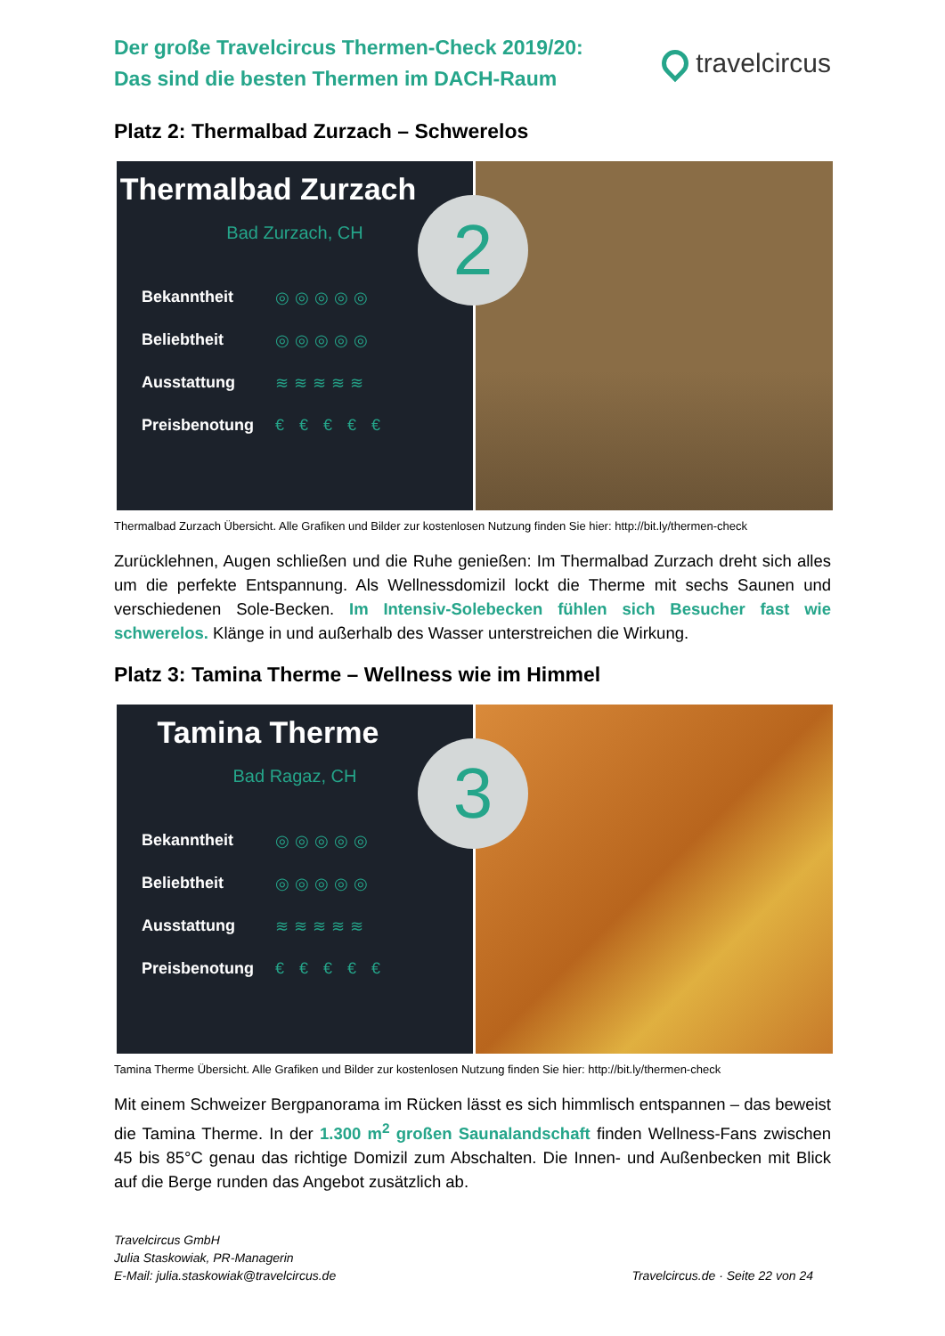Der große Travelcircus Thermen-Check 2019/20:
Das sind die besten Thermen im DACH-Raum
travelcircus
Platz 2: Thermalbad Zurzach – Schwerelos
Thermalbad Zurzach
Bad Zurzach, CH
Bekanntheit ◎◎◎◎◎
Beliebtheit ◎◎◎◎◎
Ausstattung ≋≋≋≋≋
Preisbenotung € € € € €
2
Thermalbad Zurzach Übersicht. Alle Grafiken und Bilder zur kostenlosen Nutzung finden Sie hier: http://bit.ly/thermen-check
Zurücklehnen, Augen schließen und die Ruhe genießen: Im Thermalbad Zurzach dreht sich alles um die perfekte Entspannung. Als Wellnessdomizil lockt die Therme mit sechs Saunen und verschiedenen Sole-Becken. Im Intensiv-Solebecken fühlen sich Besucher fast wie schwerelos. Klänge in und außerhalb des Wasser unterstreichen die Wirkung.
Platz 3: Tamina Therme – Wellness wie im Himmel
Tamina Therme
Bad Ragaz, CH
Bekanntheit ◎◎◎◎◎
Beliebtheit ◎◎◎◎◎
Ausstattung ≋≋≋≋≋
Preisbenotung € € € € €
3
Tamina Therme Übersicht. Alle Grafiken und Bilder zur kostenlosen Nutzung finden Sie hier: http://bit.ly/thermen-check
Mit einem Schweizer Bergpanorama im Rücken lässt es sich himmlisch entspannen – das beweist die Tamina Therme. In der 1.300 m<sup>2</sup> großen Saunalandschaft finden Wellness-Fans zwischen 45 bis 85°C genau das richtige Domizil zum Abschalten. Die Innen- und Außenbecken mit Blick auf die Berge runden das Angebot zusätzlich ab.
Travelcircus GmbH
Julia Staskowiak, PR-Managerin
E-Mail: julia.staskowiak@travelcircus.de
Travelcircus.de · Seite 22 von 24